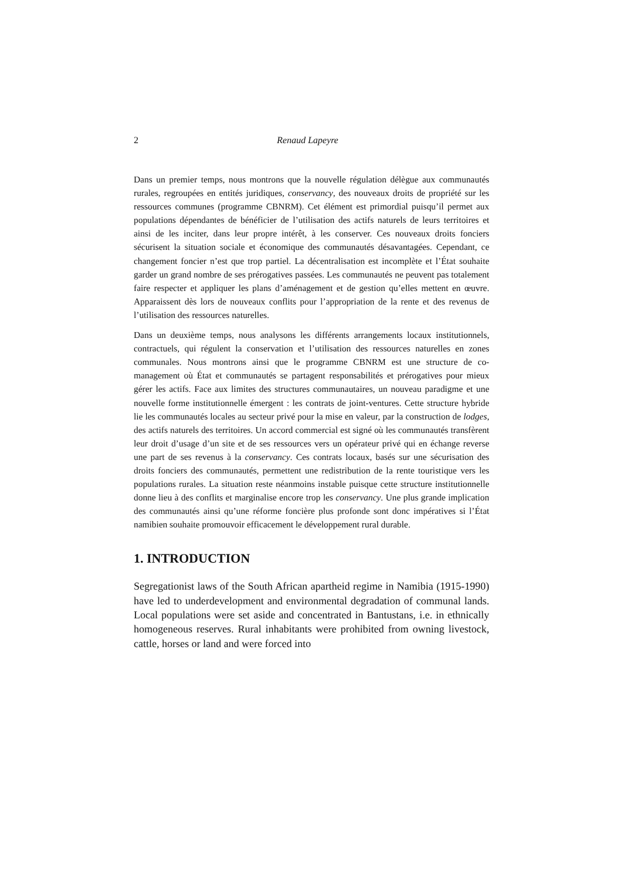2 Renaud Lapeyre
Dans un premier temps, nous montrons que la nouvelle régulation délègue aux communautés rurales, regroupées en entités juridiques, conservancy, des nouveaux droits de propriété sur les ressources communes (programme CBNRM). Cet élément est primordial puisqu’il permet aux populations dépendantes de bénéficier de l’utilisation des actifs naturels de leurs territoires et ainsi de les inciter, dans leur propre intérêt, à les conserver. Ces nouveaux droits fonciers sécurisent la situation sociale et économique des communautés désavantagées. Cependant, ce changement foncier n’est que trop partiel. La décentralisation est incomplète et l’État souhaite garder un grand nombre de ses prérogatives passées. Les communautés ne peuvent pas totalement faire respecter et appliquer les plans d’aménagement et de gestion qu’elles mettent en œuvre. Apparaissent dès lors de nouveaux conflits pour l’appropriation de la rente et des revenus de l’utilisation des ressources naturelles.
Dans un deuxième temps, nous analysons les différents arrangements locaux institutionnels, contractuels, qui régulent la conservation et l’utilisation des ressources naturelles en zones communales. Nous montrons ainsi que le programme CBNRM est une structure de co-management où État et communautés se partagent responsabilités et prérogatives pour mieux gérer les actifs. Face aux limites des structures communautaires, un nouveau paradigme et une nouvelle forme institutionnelle émergent : les contrats de joint-ventures. Cette structure hybride lie les communautés locales au secteur privé pour la mise en valeur, par la construction de lodges, des actifs naturels des territoires. Un accord commercial est signé où les communautés transfèrent leur droit d’usage d’un site et de ses ressources vers un opérateur privé qui en échange reverse une part de ses revenus à la conservancy. Ces contrats locaux, basés sur une sécurisation des droits fonciers des communautés, permettent une redistribution de la rente touristique vers les populations rurales. La situation reste néanmoins instable puisque cette structure institutionnelle donne lieu à des conflits et marginalise encore trop les conservancy. Une plus grande implication des communautés ainsi qu’une réforme foncière plus profonde sont donc impératives si l’État namibien souhaite promouvoir efficacement le développement rural durable.
1. INTRODUCTION
Segregationist laws of the South African apartheid regime in Namibia (1915-1990) have led to underdevelopment and environmental degradation of communal lands. Local populations were set aside and concentrated in Bantustans, i.e. in ethnically homogeneous reserves. Rural inhabitants were prohibited from owning livestock, cattle, horses or land and were forced into